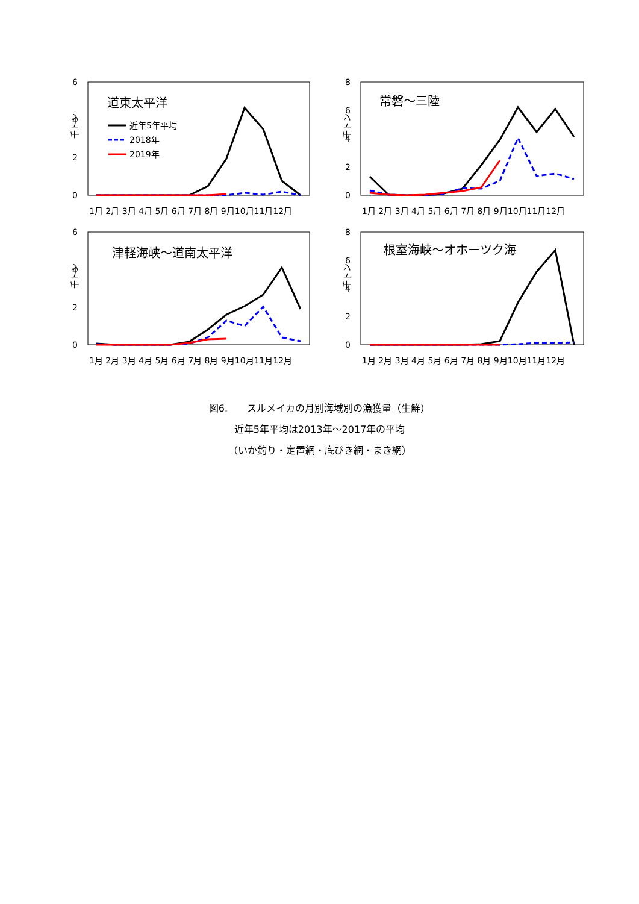6
4
2
0
千トン
道東太平洋
近年5年平均
2018年
2019年
1月 2月 3月 4月 5月 6月 7月 8月 9月10月11月12月
8
6
4
2
0
千トン
常磐～三陸
1月 2月 3月 4月 5月 6月 7月 8月 9月10月11月12月
6
4
2
0
千トン
津軽海峡～道南太平洋
1月 2月 3月 4月 5月 6月 7月 8月 9月10月11月12月
8
6
4
2
0
千トン
根室海峡～オホーツク海
1月 2月 3月 4月 5月 6月 7月 8月 9月10月11月12月
図6.　　スルメイカの月別海域別の漁獲量（生鮮）
近年5年平均は2013年～2017年の平均
（いか釣り・定置網・底びき網・まき網）